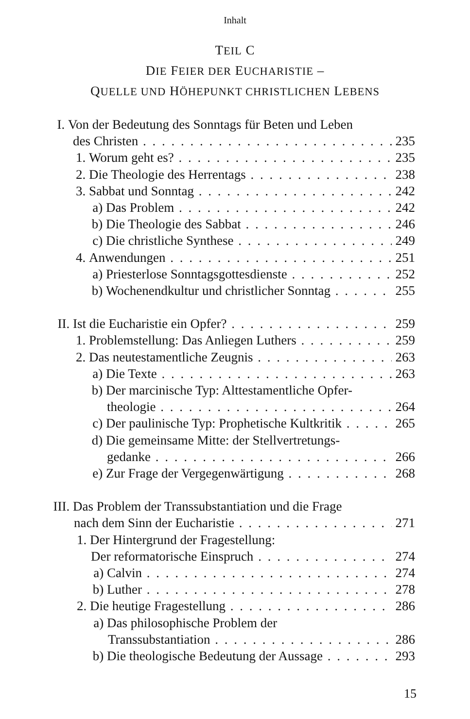Inhalt
TEIL C
DIE FEIER DER EUCHARISTIE –
QUELLE UND HÖHEPUNKT CHRISTLICHEN LEBENS
I. Von der Bedeutung des Sonntags für Beten und Leben
des Christen 235
1. Worum geht es? 235
2. Die Theologie des Herrentags 238
3. Sabbat und Sonntag 242
a) Das Problem 242
b) Die Theologie des Sabbat 246
c) Die christliche Synthese 249
4. Anwendungen 251
a) Priesterlose Sonntagsgottesdienste 252
b) Wochenendkultur und christlicher Sonntag 255
II. Ist die Eucharistie ein Opfer? 259
1. Problemstellung: Das Anliegen Luthers 259
2. Das neutestamentliche Zeugnis 263
a) Die Texte 263
b) Der marcinische Typ: Alttestamentliche Opfer-
theologie 264
c) Der paulinische Typ: Prophetische Kultkritik 265
d) Die gemeinsame Mitte: der Stellvertretungs-
gedanke 266
e) Zur Frage der Vergegenwärtigung 268
III. Das Problem der Transsubstantiation und die Frage
nach dem Sinn der Eucharistie 271
1. Der Hintergrund der Fragestellung:
Der reformatorische Einspruch 274
a) Calvin 274
b) Luther 278
2. Die heutige Fragestellung 286
a) Das philosophische Problem der
Transsubstantiation 286
b) Die theologische Bedeutung der Aussage 293
15